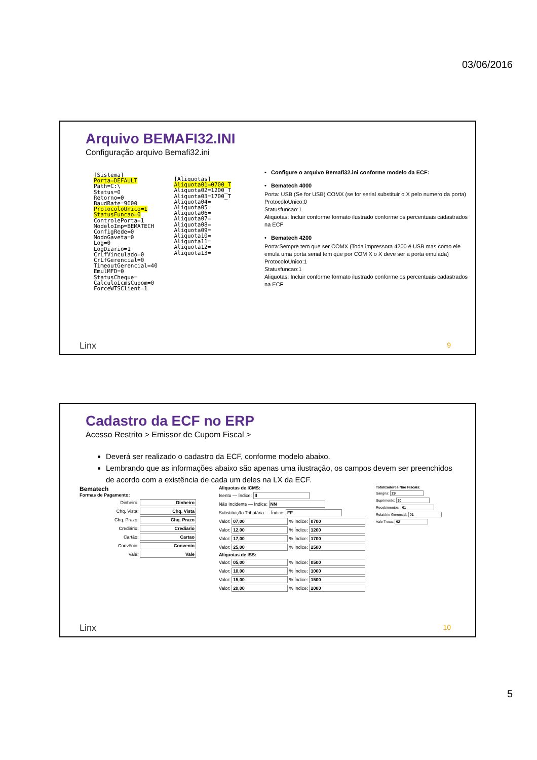03/06/2016
Arquivo BEMAFI32.INI
Configuração arquivo Bemafi32.ini
[Sistema] Porta=DEFAULT Path=C:\ Status=0 Retorno=0 BaudRate=9600 ProtocoloUnico=1 StatusFuncao=0 ControlePorta=1 ModeloImp=BEMATECH ConfigRede=0 ModoGaveta=0 Log=0 LogDiario=1 CrLfVinculado=0 CrLfGerencial=0 TimeoutGerencial=40 EmulMFD=0 StatusCheque= CalculoIcmsCupom=0 ForceWTSClient=1
[Aliquotas] Aliquota01=0700_T Aliquota02=1200_T Aliquota03=1700_T Aliquota04= Aliquota05= Aliquota06= Aliquota07= Aliquota08= Aliquota09= Aliquota10= Aliquota11= Aliquota12= Aliquota13=
• Configure o arquivo Bemafi32.ini conforme modelo da ECF:
• Bematech 4000
Porta: USB (Se for USB) COMX (se for serial substituir o X pelo numero da porta)
ProtocoloUnico:0
Statusfuncao:1
Aliquotas: Incluir conforme formato ilustrado conforme os percentuais cadastrados na ECF
• Bematech 4200
Porta:Sempre tem que ser COMX (Toda impressora 4200 é USB mas como ele emula uma porta serial tem que por COM X o X deve ser a porta emulada)
ProtocoloUnico:1
Statusfuncao:1
Aliquotas: Incluir conforme formato ilustrado conforme os percentuais cadastrados na ECF
Linx 9
Cadastro da ECF no ERP
Acesso Restrito > Emissor de Cupom Fiscal >
Deverá ser realizado o cadastro da ECF, conforme modelo abaixo.
Lembrando que as informações abaixo são apenas uma ilustração, os campos devem ser preenchidos de acordo com a existência de cada um deles na LX da ECF.
Bematech
Formas de Pagamento:
Dinheiro: Dinheiro
Chq. Vista: Chq. Vista
Chq. Prazo: Chq. Prazo
Crediário: Crediario
Cartão: Cartao
Convênio: Convenio
Vale: Vale
Aliquotas de ICMS:
Isento — Índice: II
Não Incidente — Índice: NN
Substituição Tributária — Índice: FF
Valor: 07,00 % Índice: 0700
Valor: 12,00 % Índice: 1200
Valor: 17,00 % Índice: 1700
Valor: 25,00 % Índice: 2500
Aliquotas de ISS:
Valor: 05,00 % Índice: 0500
Valor: 10,00 % Índice: 1000
Valor: 15,00 % Índice: 1500
Valor: 20,00 % Índice: 2000
Totalizadores Não Fiscais:
Sangria: 29
Suprimento: 30
Recebimentos: 01
Relatório Gerencial: 01
Vale Troca: 02
Linx 10
5